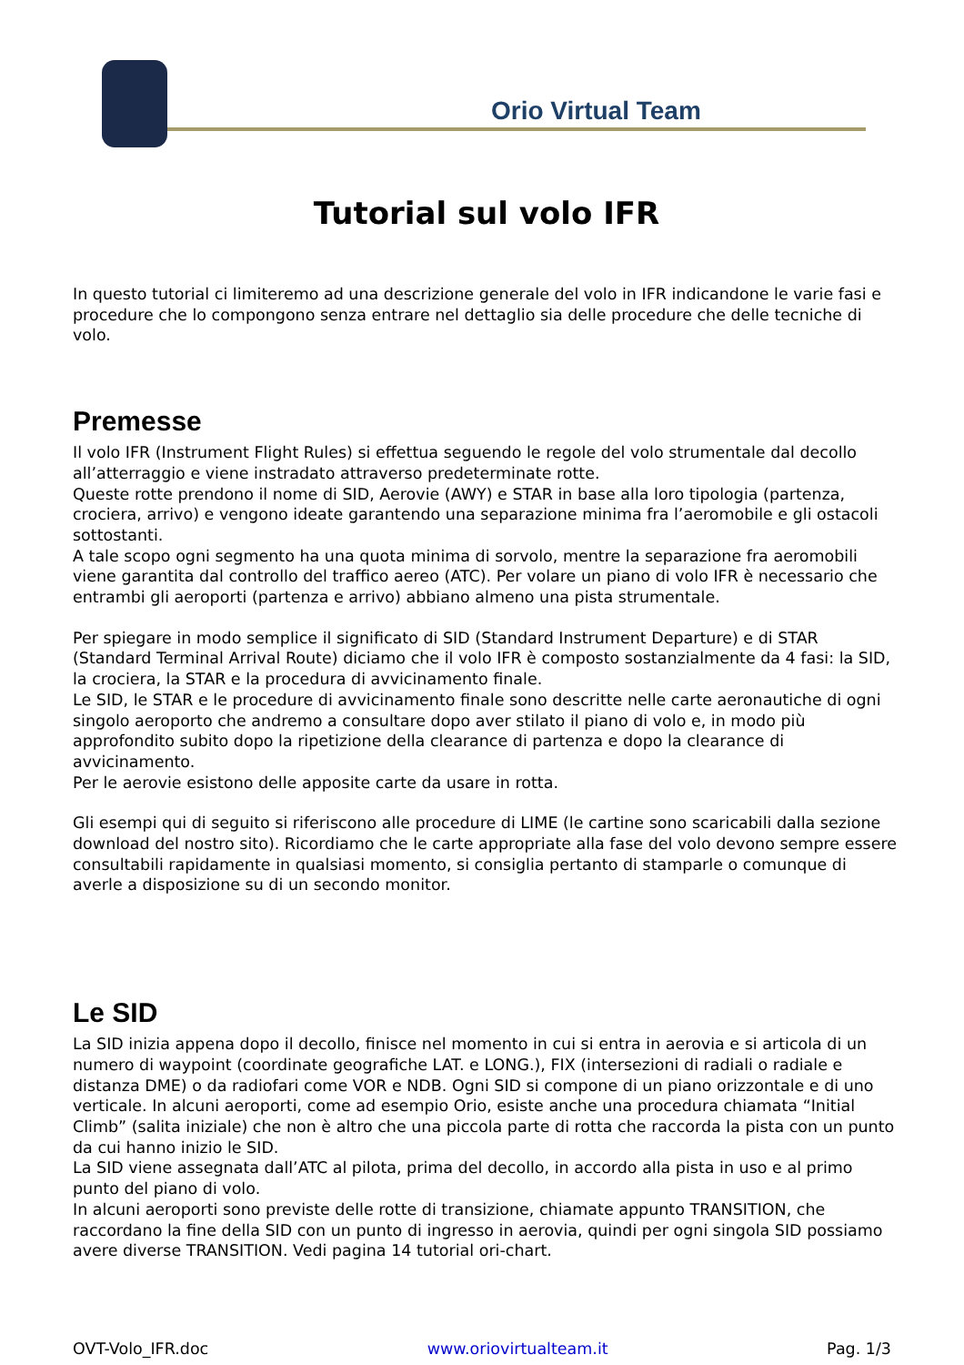Orio Virtual Team
Tutorial sul volo IFR
In questo tutorial ci limiteremo ad una descrizione generale del volo in IFR indicandone le varie fasi e procedure che lo compongono senza entrare nel dettaglio sia delle procedure che delle tecniche di volo.
Premesse
Il volo IFR (Instrument Flight Rules) si effettua seguendo le regole del volo strumentale dal decollo all’atterraggio e viene instradato attraverso predeterminate rotte.
Queste rotte prendono il nome di SID, Aerovie (AWY) e STAR in base alla loro tipologia (partenza, crociera, arrivo) e vengono ideate garantendo una separazione minima fra l’aeromobile e gli ostacoli sottostanti.
A tale scopo ogni segmento ha una quota minima di sorvolo, mentre la separazione fra aeromobili viene garantita dal controllo del traffico aereo (ATC). Per volare un piano di volo IFR è necessario che entrambi gli aeroporti (partenza e arrivo) abbiano almeno una pista strumentale.
Per spiegare in modo semplice il significato di SID (Standard Instrument Departure) e di STAR (Standard Terminal Arrival Route) diciamo che il volo IFR è composto sostanzialmente da 4 fasi: la SID, la crociera, la STAR e la procedura di avvicinamento finale.
Le SID, le STAR e le procedure di avvicinamento finale sono descritte nelle carte aeronautiche di ogni singolo aeroporto che andremo a consultare dopo aver stilato il piano di volo e, in modo più approfondito subito dopo la ripetizione della clearance di partenza e dopo la clearance di avvicinamento.
Per le aerovie esistono delle apposite carte da usare in rotta.
Gli esempi qui di seguito si riferiscono alle procedure di LIME (le cartine sono scaricabili dalla sezione download del nostro sito). Ricordiamo che le carte appropriate alla fase del volo devono sempre essere consultabili rapidamente in qualsiasi momento, si consiglia pertanto di stamparle o comunque di averle a disposizione su di un secondo monitor.
Le SID
La SID inizia appena dopo il decollo, finisce nel momento in cui si entra in aerovia e si articola di un numero di waypoint (coordinate geografiche LAT. e LONG.), FIX (intersezioni di radiali o radiale e distanza DME) o da radiofari come VOR e NDB. Ogni SID si compone di un piano orizzontale e di uno verticale. In alcuni aeroporti, come ad esempio Orio, esiste anche una procedura chiamata “Initial Climb” (salita iniziale) che non è altro che una piccola parte di rotta che raccorda la pista con un punto da cui hanno inizio le SID.
La SID viene assegnata dall’ATC al pilota, prima del decollo, in accordo alla pista in uso e al primo punto del piano di volo.
In alcuni aeroporti sono previste delle rotte di transizione, chiamate appunto TRANSITION, che raccordano la fine della SID con un punto di ingresso in aerovia, quindi per ogni singola SID possiamo avere diverse TRANSITION. Vedi pagina 14 tutorial ori-chart.
OVT-Volo_IFR.doc www.oriovirtualteam.it Pag. 1/3